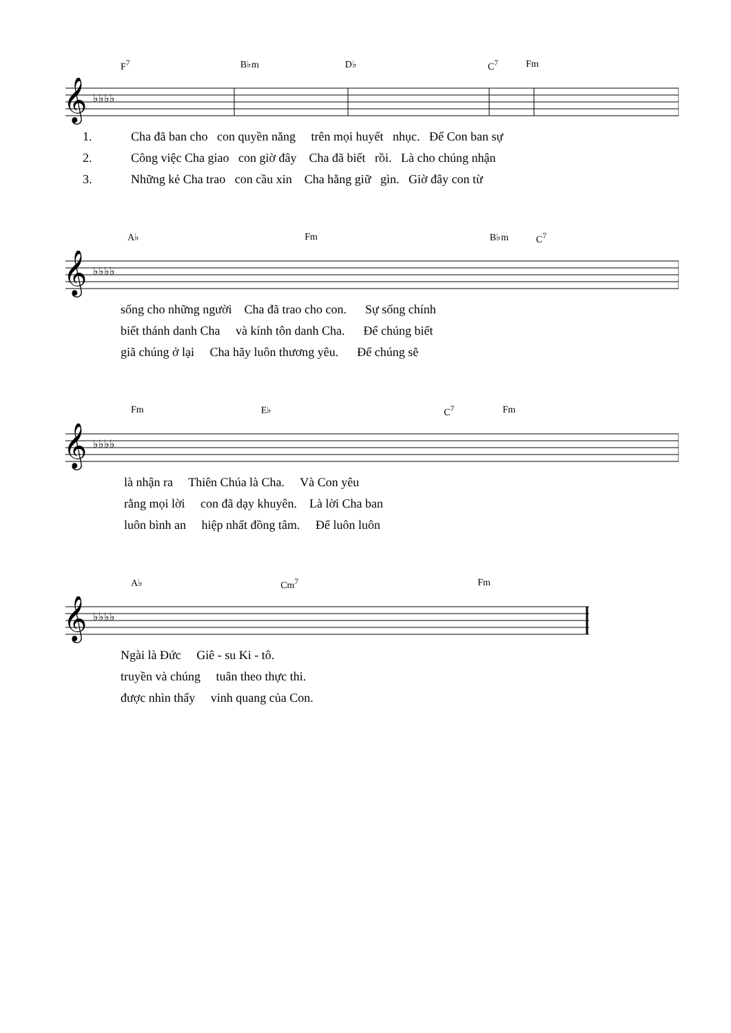F<sup>7</sup> B♭m D♭ C<sup>7</sup> Fm
𝄞
♭♭♭♭
1. Cha đã ban cho con quyền năng trên mọi huyết nhục. Để Con ban sự
2. Công việc Cha giao con giờ đây Cha đã biết rồi. Là cho chúng nhận
3. Những kẻ Cha trao con cầu xin Cha hằng giữ gìn. Giờ đây con từ
A♭ Fm B♭m C<sup>7</sup>
𝄞
♭♭♭♭
sống cho những người Cha đã trao cho con. Sự sống chính
biết thánh danh Cha và kính tôn danh Cha. Để chúng biết
giã chúng ở lại Cha hãy luôn thương yêu. Để chúng sẽ
Fm E♭ C<sup>7</sup> Fm
𝄞
♭♭♭♭
là nhận ra Thiên Chúa là Cha. Và Con yêu
rằng mọi lời con đã dạy khuyên. Là lời Cha ban
luôn bình an hiệp nhất đồng tâm. Để luôn luôn
A♭ Cm<sup>7</sup> Fm
𝄞
♭♭♭♭
Ngài là Đức Giê - su Ki - tô.
truyền và chúng tuân theo thực thi.
được nhìn thấy vinh quang của Con.